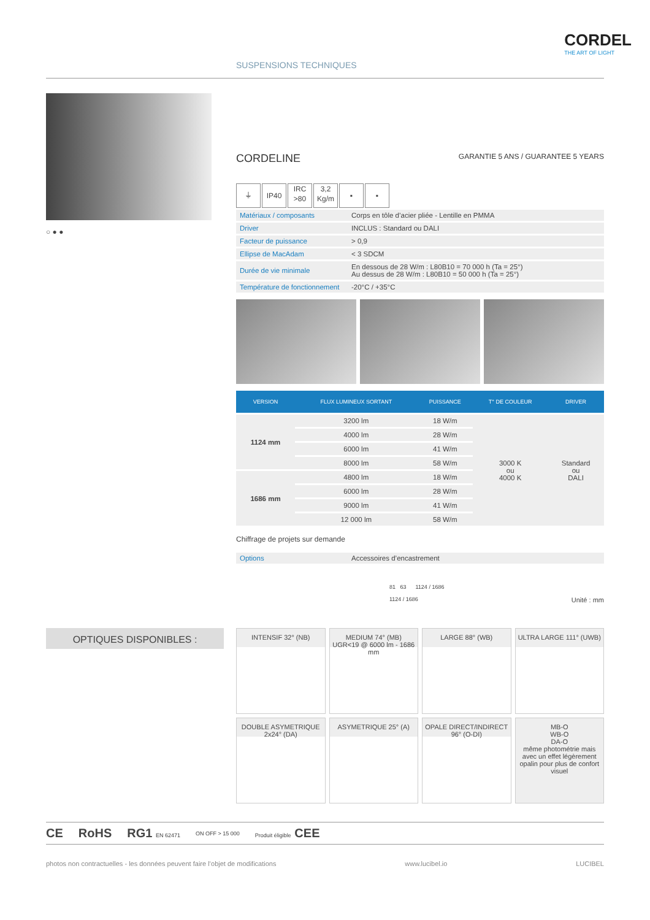SUSPENSIONS TECHNIQUES
CORDEL
THE ART OF LIGHT
○ ● ●
CORDELINE GARANTIE 5 ANS / GUARANTEE 5 YEARS
⏚ IP40 IRC
>80 3,2
Kg/m ▪ ▪
| Matériaux / composants | Corps en tôle d’acier pliée - Lentille en PMMA |
| Driver | INCLUS : Standard ou DALI |
| Facteur de puissance | > 0,9 |
| Ellipse de MacAdam | < 3 SDCM |
| Durée de vie minimale | En dessous de 28 W/m : L80B10 = 70 000 h (Ta = 25°) Au dessus de 28 W/m : L80B10 = 50 000 h (Ta = 25°) |
| Température de fonctionnement | -20°C / +35°C |
| VERSION | FLUX LUMINEUX SORTANT | PUISSANCE | T° DE COULEUR | DRIVER |
| --- | --- | --- | --- | --- |
| 1124 mm | 3200 lm | 18 W/m | 3000 K ou 4000 K | Standard ou DALI |
| | 4000 lm | 28 W/m | | |
| | 6000 lm | 41 W/m | | |
| | 8000 lm | 58 W/m | | |
| 1686 mm | 4800 lm | 18 W/m | | |
| | 6000 lm | 28 W/m | | |
| | 9000 lm | 41 W/m | | |
| | 12 000 lm | 58 W/m | | |
Chiffrage de projets sur demande
| Options | Accessoires d’encastrement |
81 63 1124 / 1686
1124 / 1686 Unité : mm
OPTIQUES DISPONIBLES :
INTENSIF 32° (NB)
MEDIUM 74° (MB)
UGR<19 @ 6000 lm - 1686 mm
LARGE 88° (WB)
ULTRA LARGE 111° (UWB)
DOUBLE ASYMETRIQUE
2x24° (DA)
ASYMETRIQUE 25° (A)
OPALE DIRECT/INDIRECT
96° (O-DI)
MB-O
WB-O
DA-O
même photométrie mais avec un effet légèrement opalin pour plus de confort visuel
CE RoHS RG1 EN 62471 ON OFF > 15 000 Produit éligible CEE
photos non contractuelles - les données peuvent faire l’objet de modifications www.lucibel.io LUCIBEL